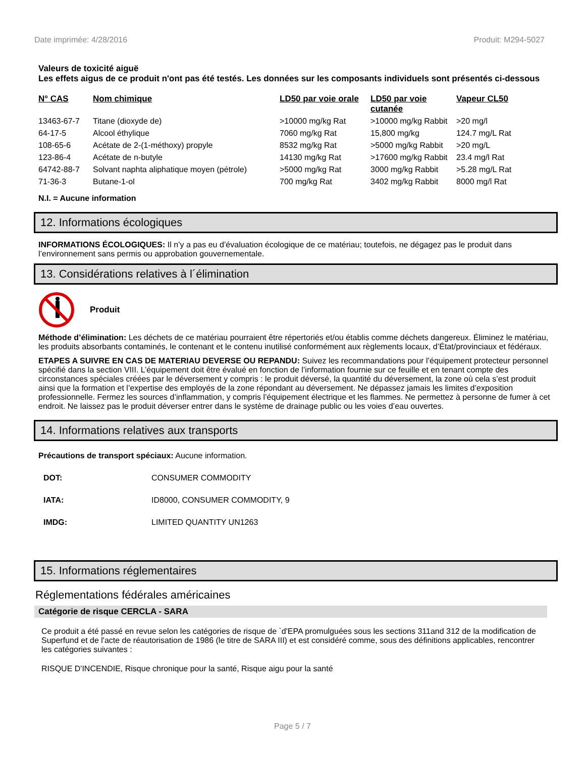Date imprimée: 4/28/2016 Produit: M294-5027
Valeurs de toxicité aiguë
Les effets aigus de ce produit n'ont pas été testés. Les données sur les composants individuels sont présentés ci-dessous
| N° CAS | Nom chimique | LD50 par voie orale | LD50 par voie cutanée | Vapeur CL50 |
| --- | --- | --- | --- | --- |
| 13463-67-7 | Titane (dioxyde de) | >10000 mg/kg Rat | >10000 mg/kg Rabbit | >20 mg/l |
| 64-17-5 | Alcool éthylique | 7060 mg/kg Rat | 15,800 mg/kg | 124.7 mg/L Rat |
| 108-65-6 | Acétate de 2-(1-méthoxy) propyle | 8532 mg/kg Rat | >5000 mg/kg Rabbit | >20 mg/L |
| 123-86-4 | Acétate de n-butyle | 14130 mg/kg Rat | >17600 mg/kg Rabbit | 23.4 mg/l Rat |
| 64742-88-7 | Solvant naphta aliphatique moyen (pétrole) | >5000 mg/kg Rat | 3000 mg/kg Rabbit | >5.28 mg/L Rat |
| 71-36-3 | Butane-1-ol | 700 mg/kg Rat | 3402 mg/kg Rabbit | 8000 mg/l Rat |
N.I. = Aucune information
12. Informations écologiques
INFORMATIONS ÉCOLOGIQUES: Il n’y a pas eu d’évaluation écologique de ce matériau; toutefois, ne dégagez pas le produit dans l’environnement sans permis ou approbation gouvernementale.
13. Considérations relatives à l´élimination
Produit
Méthode d’élimination: Les déchets de ce matériau pourraient être répertoriés et/ou établis comme déchets dangereux. Éliminez le matériau, les produits absorbants contaminés, le contenant et le contenu inutilisé conformément aux règlements locaux, d’État/provinciaux et fédéraux.
ETAPES A SUIVRE EN CAS DE MATERIAU DEVERSE OU REPANDU: Suivez les recommandations pour l’équipement protecteur personnel spécifié dans la section VIII. L’équipement doit être évalué en fonction de l’information fournie sur ce feuille et en tenant compte des circonstances spéciales créées par le déversement y compris : le produit déversé, la quantité du déversement, la zone où cela s’est produit ainsi que la formation et l’expertise des employés de la zone répondant au déversement. Ne dépassez jamais les limites d’exposition professionnelle. Fermez les sources d’inflammation, y compris l’équipement électrique et les flammes. Ne permettez à personne de fumer à cet endroit. Ne laissez pas le produit déverser entrer dans le système de drainage public ou les voies d’eau ouvertes.
14. Informations relatives aux transports
Précautions de transport spéciaux: Aucune information.
| DOT: | CONSUMER COMMODITY |
| IATA: | ID8000, CONSUMER COMMODITY, 9 |
| IMDG: | LIMITED QUANTITY UN1263 |
15. Informations réglementaires
Réglementations fédérales américaines
Catégorie de risque CERCLA - SARA
Ce produit a été passé en revue selon les catégories de risque de `d'EPA promulguées sous les sections 311and 312 de la modification de Superfund et de l'acte de réautorisation de 1986 (le titre de SARA III) et est considéré comme, sous des définitions applicables, rencontrer les catégories suivantes :
RISQUE D'INCENDIE, Risque chronique pour la santé, Risque aigu pour la santé
Page 5 / 7